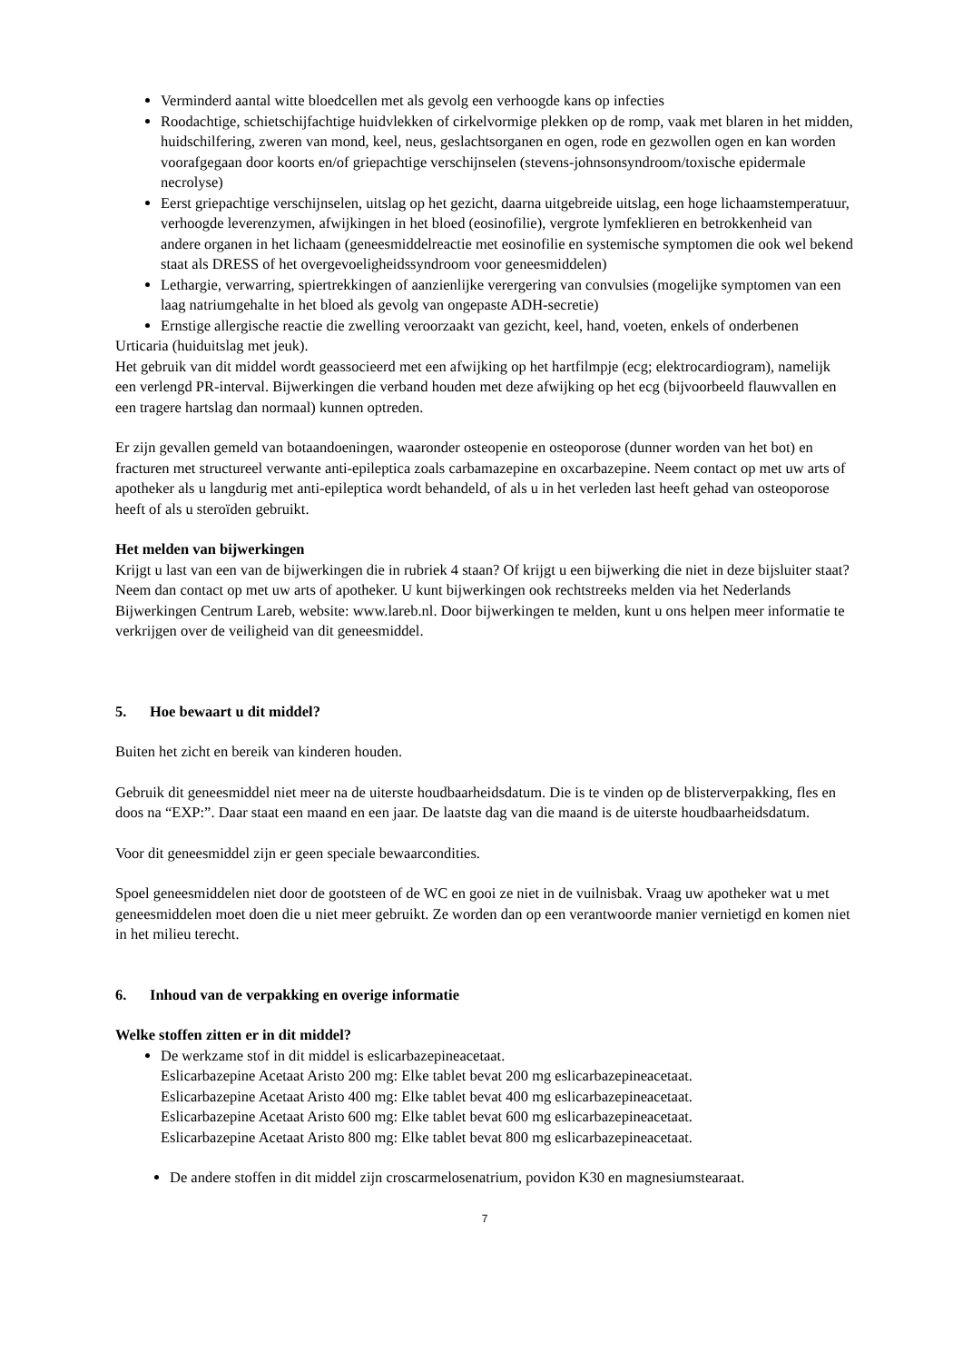Verminderd aantal witte bloedcellen met als gevolg een verhoogde kans op infecties
Roodachtige, schietschijfachtige huidvlekken of cirkelvormige plekken op de romp, vaak met blaren in het midden, huidschilfering, zweren van mond, keel, neus, geslachtsorganen en ogen, rode en gezwollen ogen en kan worden voorafgegaan door koorts en/of griepachtige verschijnselen (stevens-johnsonsyndroom/toxische epidermale necrolyse)
Eerst griepachtige verschijnselen, uitslag op het gezicht, daarna uitgebreide uitslag, een hoge lichaamstemperatuur, verhoogde leverenzymen, afwijkingen in het bloed (eosinofilie), vergrote lymfeklieren en betrokkenheid van andere organen in het lichaam (geneesmiddelreactie met eosinofilie en systemische symptomen die ook wel bekend staat als DRESS of het overgevoeligheidssyndroom voor geneesmiddelen)
Lethargie, verwarring, spiertrekkingen of aanzienlijke verergering van convulsies (mogelijke symptomen van een laag natriumgehalte in het bloed als gevolg van ongepaste ADH-secretie)
Ernstige allergische reactie die zwelling veroorzaakt van gezicht, keel, hand, voeten, enkels of onderbenen
Urticaria (huiduitslag met jeuk).
Het gebruik van dit middel wordt geassocieerd met een afwijking op het hartfilmpje (ecg; elektrocardiogram), namelijk een verlengd PR-interval. Bijwerkingen die verband houden met deze afwijking op het ecg (bijvoorbeeld flauwvallen en een tragere hartslag dan normaal) kunnen optreden.
Er zijn gevallen gemeld van botaandoeningen, waaronder osteopenie en osteoporose (dunner worden van het bot) en fracturen met structureel verwante anti-epileptica zoals carbamazepine en oxcarbazepine. Neem contact op met uw arts of apotheker als u langdurig met anti-epileptica wordt behandeld, of als u in het verleden last heeft gehad van osteoporose heeft of als u steroïden gebruikt.
Het melden van bijwerkingen
Krijgt u last van een van de bijwerkingen die in rubriek 4 staan? Of krijgt u een bijwerking die niet in deze bijsluiter staat? Neem dan contact op met uw arts of apotheker. U kunt bijwerkingen ook rechtstreeks melden via het Nederlands Bijwerkingen Centrum Lareb, website: www.lareb.nl. Door bijwerkingen te melden, kunt u ons helpen meer informatie te verkrijgen over de veiligheid van dit geneesmiddel.
5. Hoe bewaart u dit middel?
Buiten het zicht en bereik van kinderen houden.
Gebruik dit geneesmiddel niet meer na de uiterste houdbaarheidsdatum. Die is te vinden op de blisterverpakking, fles en doos na “EXP:”. Daar staat een maand en een jaar. De laatste dag van die maand is de uiterste houdbaarheidsdatum.
Voor dit geneesmiddel zijn er geen speciale bewaarcondities.
Spoel geneesmiddelen niet door de gootsteen of de WC en gooi ze niet in de vuilnisbak. Vraag uw apotheker wat u met geneesmiddelen moet doen die u niet meer gebruikt. Ze worden dan op een verantwoorde manier vernietigd en komen niet in het milieu terecht.
6. Inhoud van de verpakking en overige informatie
Welke stoffen zitten er in dit middel?
De werkzame stof in dit middel is eslicarbazepineacetaat.
Eslicarbazepine Acetaat Aristo 200 mg: Elke tablet bevat 200 mg eslicarbazepineacetaat.
Eslicarbazepine Acetaat Aristo 400 mg: Elke tablet bevat 400 mg eslicarbazepineacetaat.
Eslicarbazepine Acetaat Aristo 600 mg: Elke tablet bevat 600 mg eslicarbazepineacetaat.
Eslicarbazepine Acetaat Aristo 800 mg: Elke tablet bevat 800 mg eslicarbazepineacetaat.
De andere stoffen in dit middel zijn croscarmelosenatrium, povidon K30 en magnesiumstearaat.
7